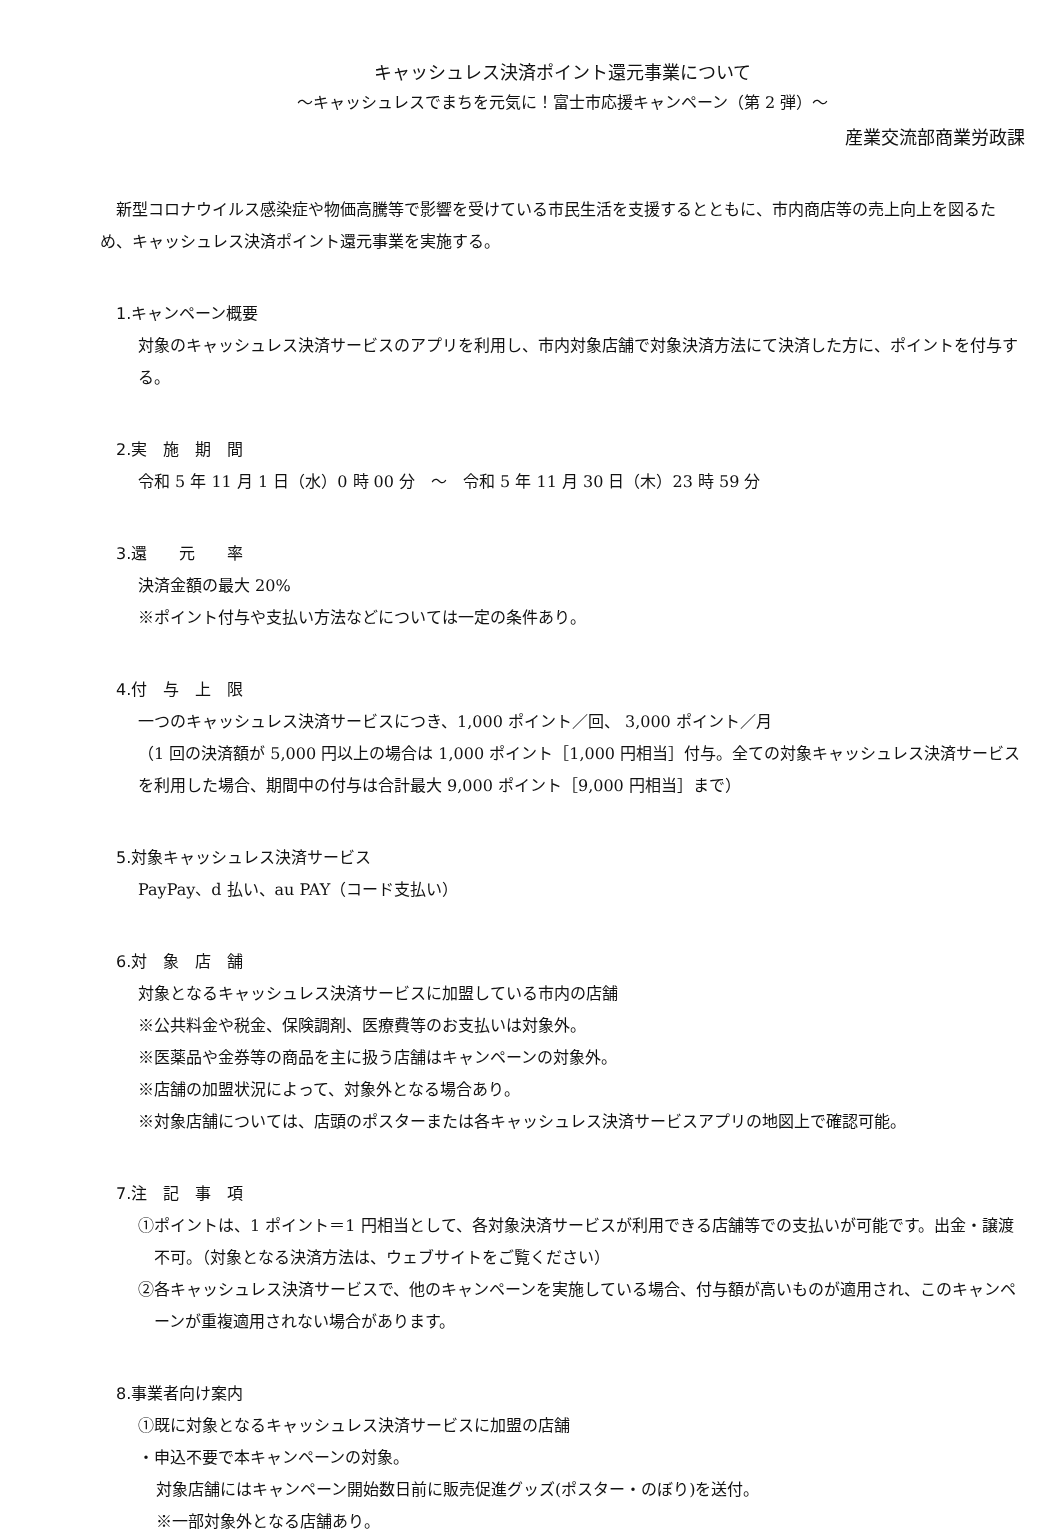キャッシュレス決済ポイント還元事業について
～キャッシュレスでまちを元気に！富士市応援キャンペーン（第 2 弾）～
産業交流部商業労政課
新型コロナウイルス感染症や物価高騰等で影響を受けている市民生活を支援するとともに、市内商店等の売上向上を図るため、キャッシュレス決済ポイント還元事業を実施する。
1.キャンペーン概要
対象のキャッシュレス決済サービスのアプリを利用し、市内対象店舗で対象決済方法にて決済した方に、ポイントを付与する。
2.実　施　期　間
令和 5 年 11 月 1 日（水）0 時 00 分　～　令和 5 年 11 月 30 日（木）23 時 59 分
3.還　　元　　率
決済金額の最大 20%
※ポイント付与や支払い方法などについては一定の条件あり。
4.付　与　上　限
一つのキャッシュレス決済サービスにつき、1,000 ポイント／回、 3,000 ポイント／月
（1 回の決済額が 5,000 円以上の場合は 1,000 ポイント［1,000 円相当］付与。全ての対象キャッシュレス決済サービスを利用した場合、期間中の付与は合計最大 9,000 ポイント［9,000 円相当］まで）
5.対象キャッシュレス決済サービス
PayPay、d 払い、au PAY（コード支払い）
6.対　象　店　舗
対象となるキャッシュレス決済サービスに加盟している市内の店舗
※公共料金や税金、保険調剤、医療費等のお支払いは対象外。
※医薬品や金券等の商品を主に扱う店舗はキャンペーンの対象外。
※店舗の加盟状況によって、対象外となる場合あり。
※対象店舗については、店頭のポスターまたは各キャッシュレス決済サービスアプリの地図上で確認可能。
7.注　記　事　項
①ポイントは、1 ポイント＝1 円相当として、各対象決済サービスが利用できる店舗等での支払いが可能です。出金・譲渡不可。（対象となる決済方法は、ウェブサイトをご覧ください）
②各キャッシュレス決済サービスで、他のキャンペーンを実施している場合、付与額が高いものが適用され、このキャンペーンが重複適用されない場合があります。
8.事業者向け案内
①既に対象となるキャッシュレス決済サービスに加盟の店舗
・申込不要で本キャンペーンの対象。
対象店舗にはキャンペーン開始数日前に販売促進グッズ(ポスター・のぼり)を送付。
※一部対象外となる店舗あり。